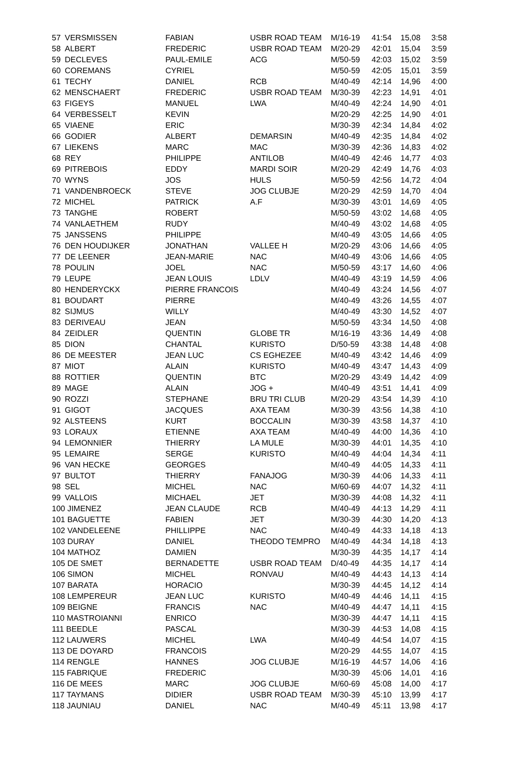| 57 | VERSMISSEN | FABIAN | USBR ROAD TEAM | M/16-19 | 41:54 | 15,08 | 3:58 |
| 58 | ALBERT | FREDERIC | USBR ROAD TEAM | M/20-29 | 42:01 | 15,04 | 3:59 |
| 59 | DECLEVES | PAUL-EMILE | ACG | M/50-59 | 42:03 | 15,02 | 3:59 |
| 60 | COREMANS | CYRIEL | | M/50-59 | 42:05 | 15,01 | 3:59 |
| 61 | TECHY | DANIEL | RCB | M/40-49 | 42:14 | 14,96 | 4:00 |
| 62 | MENSCHAERT | FREDERIC | USBR ROAD TEAM | M/30-39 | 42:23 | 14,91 | 4:01 |
| 63 | FIGEYS | MANUEL | LWA | M/40-49 | 42:24 | 14,90 | 4:01 |
| 64 | VERBESSELT | KEVIN | | M/20-29 | 42:25 | 14,90 | 4:01 |
| 65 | VIAENE | ERIC | | M/30-39 | 42:34 | 14,84 | 4:02 |
| 66 | GODIER | ALBERT | DEMARSIN | M/40-49 | 42:35 | 14,84 | 4:02 |
| 67 | LIEKENS | MARC | MAC | M/30-39 | 42:36 | 14,83 | 4:02 |
| 68 | REY | PHILIPPE | ANTILOB | M/40-49 | 42:46 | 14,77 | 4:03 |
| 69 | PITREBOIS | EDDY | MARDI SOIR | M/20-29 | 42:49 | 14,76 | 4:03 |
| 70 | WYNS | JOS | HULS | M/50-59 | 42:56 | 14,72 | 4:04 |
| 71 | VANDENBROECK | STEVE | JOG CLUBJE | M/20-29 | 42:59 | 14,70 | 4:04 |
| 72 | MICHEL | PATRICK | A.F | M/30-39 | 43:01 | 14,69 | 4:05 |
| 73 | TANGHE | ROBERT | | M/50-59 | 43:02 | 14,68 | 4:05 |
| 74 | VANLAETHEM | RUDY | | M/40-49 | 43:02 | 14,68 | 4:05 |
| 75 | JANSSENS | PHILIPPE | | M/40-49 | 43:05 | 14,66 | 4:05 |
| 76 | DEN HOUDIJKER | JONATHAN | VALLEE H | M/20-29 | 43:06 | 14,66 | 4:05 |
| 77 | DE LEENER | JEAN-MARIE | NAC | M/40-49 | 43:06 | 14,66 | 4:05 |
| 78 | POULIN | JOEL | NAC | M/50-59 | 43:17 | 14,60 | 4:06 |
| 79 | LEUPE | JEAN LOUIS | LDLV | M/40-49 | 43:19 | 14,59 | 4:06 |
| 80 | HENDERYCKX | PIERRE FRANCOIS | | M/40-49 | 43:24 | 14,56 | 4:07 |
| 81 | BOUDART | PIERRE | | M/40-49 | 43:26 | 14,55 | 4:07 |
| 82 | SIJMUS | WILLY | | M/40-49 | 43:30 | 14,52 | 4:07 |
| 83 | DERIVEAU | JEAN | | M/50-59 | 43:34 | 14,50 | 4:08 |
| 84 | ZEIDLER | QUENTIN | GLOBE TR | M/16-19 | 43:36 | 14,49 | 4:08 |
| 85 | DION | CHANTAL | KURISTO | D/50-59 | 43:38 | 14,48 | 4:08 |
| 86 | DE MEESTER | JEAN LUC | CS EGHEZEE | M/40-49 | 43:42 | 14,46 | 4:09 |
| 87 | MIOT | ALAIN | KURISTO | M/40-49 | 43:47 | 14,43 | 4:09 |
| 88 | ROTTIER | QUENTIN | BTC | M/20-29 | 43:49 | 14,42 | 4:09 |
| 89 | MAGE | ALAIN | JOG + | M/40-49 | 43:51 | 14,41 | 4:09 |
| 90 | ROZZI | STEPHANE | BRU TRI CLUB | M/20-29 | 43:54 | 14,39 | 4:10 |
| 91 | GIGOT | JACQUES | AXA TEAM | M/30-39 | 43:56 | 14,38 | 4:10 |
| 92 | ALSTEENS | KURT | BOCCALIN | M/30-39 | 43:58 | 14,37 | 4:10 |
| 93 | LORAUX | ETIENNE | AXA TEAM | M/40-49 | 44:00 | 14,36 | 4:10 |
| 94 | LEMONNIER | THIERRY | LA MULE | M/30-39 | 44:01 | 14,35 | 4:10 |
| 95 | LEMAIRE | SERGE | KURISTO | M/40-49 | 44:04 | 14,34 | 4:11 |
| 96 | VAN HECKE | GEORGES | | M/40-49 | 44:05 | 14,33 | 4:11 |
| 97 | BULTOT | THIERRY | FANAJOG | M/30-39 | 44:06 | 14,33 | 4:11 |
| 98 | SEL | MICHEL | NAC | M/60-69 | 44:07 | 14,32 | 4:11 |
| 99 | VALLOIS | MICHAEL | JET | M/30-39 | 44:08 | 14,32 | 4:11 |
| 100 JIMENEZ | | JEAN CLAUDE | RCB | M/40-49 | 44:13 | 14,29 | 4:11 |
| 101 BAGUETTE | | FABIEN | JET | M/30-39 | 44:30 | 14,20 | 4:13 |
| 102 VANDELEENE | | PHILLIPPE | NAC | M/40-49 | 44:33 | 14,18 | 4:13 |
| 103 DURAY | | DANIEL | THEODO TEMPRO | M/40-49 | 44:34 | 14,18 | 4:13 |
| 104 MATHOZ | | DAMIEN | | M/30-39 | 44:35 | 14,17 | 4:14 |
| 105 DE SMET | | BERNADETTE | USBR ROAD TEAM | D/40-49 | 44:35 | 14,17 | 4:14 |
| 106 SIMON | | MICHEL | RONVAU | M/40-49 | 44:43 | 14,13 | 4:14 |
| 107 BARATA | | HORACIO | | M/30-39 | 44:45 | 14,12 | 4:14 |
| 108 LEMPEREUR | | JEAN LUC | KURISTO | M/40-49 | 44:46 | 14,11 | 4:15 |
| 109 BEIGNE | | FRANCIS | NAC | M/40-49 | 44:47 | 14,11 | 4:15 |
| 110 MASTROIANNI | | ENRICO | | M/30-39 | 44:47 | 14,11 | 4:15 |
| 111 BEEDLE | | PASCAL | | M/30-39 | 44:53 | 14,08 | 4:15 |
| 112 LAUWERS | | MICHEL | LWA | M/40-49 | 44:54 | 14,07 | 4:15 |
| 113 DE DOYARD | | FRANCOIS | | M/20-29 | 44:55 | 14,07 | 4:15 |
| 114 RENGLE | | HANNES | JOG CLUBJE | M/16-19 | 44:57 | 14,06 | 4:16 |
| 115 FABRIQUE | | FREDERIC | | M/30-39 | 45:06 | 14,01 | 4:16 |
| 116 DE MEES | | MARC | JOG CLUBJE | M/60-69 | 45:08 | 14,00 | 4:17 |
| 117 TAYMANS | | DIDIER | USBR ROAD TEAM | M/30-39 | 45:10 | 13,99 | 4:17 |
| 118 JAUNIAU | | DANIEL | NAC | M/40-49 | 45:11 | 13,98 | 4:17 |